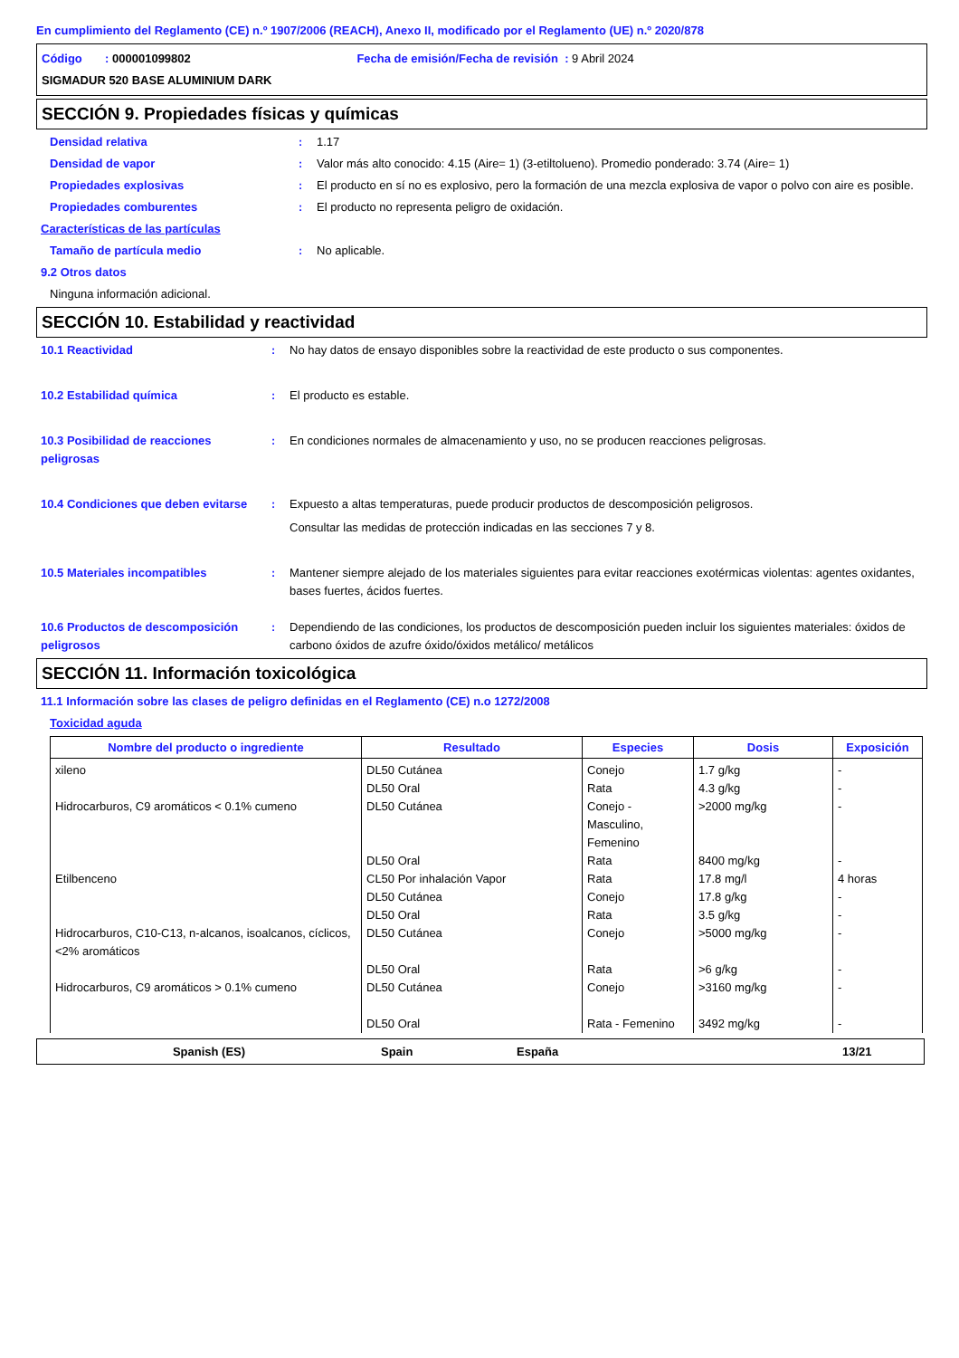En cumplimiento del Reglamento (CE) n.º 1907/2006 (REACH), Anexo II, modificado por el Reglamento (UE) n.º 2020/878
Código : 000001099802 Fecha de emisión/Fecha de revisión : 9 Abril 2024
SIGMADUR 520 BASE ALUMINIUM DARK
SECCIÓN 9. Propiedades físicas y químicas
Densidad relativa : 1.17
Densidad de vapor : Valor más alto conocido: 4.15 (Aire= 1) (3-etiltolueno). Promedio ponderado: 3.74 (Aire= 1)
Propiedades explosivas : El producto en sí no es explosivo, pero la formación de una mezcla explosiva de vapor o polvo con aire es posible.
Propiedades comburentes : El producto no representa peligro de oxidación.
Características de las partículas
Tamaño de partícula medio : No aplicable.
9.2 Otros datos
Ninguna información adicional.
SECCIÓN 10. Estabilidad y reactividad
10.1 Reactividad : No hay datos de ensayo disponibles sobre la reactividad de este producto o sus componentes.
10.2 Estabilidad química : El producto es estable.
10.3 Posibilidad de reacciones peligrosas
: En condiciones normales de almacenamiento y uso, no se producen reacciones peligrosas.
10.4 Condiciones que deben evitarse
: Expuesto a altas temperaturas, puede producir productos de descomposición peligrosos.
Consultar las medidas de protección indicadas en las secciones 7 y 8.
10.5 Materiales incompatibles : Mantener siempre alejado de los materiales siguientes para evitar reacciones exotérmicas violentas: agentes oxidantes, bases fuertes, ácidos fuertes.
10.6 Productos de descomposición peligrosos
: Dependiendo de las condiciones, los productos de descomposición pueden incluir los siguientes materiales: óxidos de carbono óxidos de azufre óxido/óxidos metálico/ metálicos
SECCIÓN 11. Información toxicológica
11.1 Información sobre las clases de peligro definidas en el Reglamento (CE) n.o 1272/2008
Toxicidad aguda
| Nombre del producto o ingrediente | Resultado | Especies | Dosis | Exposición |
| --- | --- | --- | --- | --- |
| xileno | DL50 Cutánea DL50 Oral | Conejo Rata | 1.7 g/kg 4.3 g/kg | - - |
| Hidrocarburos, C9 aromáticos < 0.1% cumeno | DL50 Cutánea DL50 Oral | Conejo - Masculino, Femenino Rata | >2000 mg/kg 8400 mg/kg | - - |
| Etilbenceno | CL50 Por inhalación Vapor DL50 Cutánea DL50 Oral | Rata Conejo Rata | 17.8 mg/l 17.8 g/kg 3.5 g/kg | 4 horas - - |
| Hidrocarburos, C10-C13, n-alcanos, isoalcanos, cíclicos, <2% aromáticos | DL50 Cutánea DL50 Oral | Conejo Rata | >5000 mg/kg >6 g/kg | - - |
| Hidrocarburos, C9 aromáticos > 0.1% cumeno | DL50 Cutánea DL50 Oral | Conejo Rata - Femenino | >3160 mg/kg 3492 mg/kg | - - |
Spanish (ES) Spain España 13/21